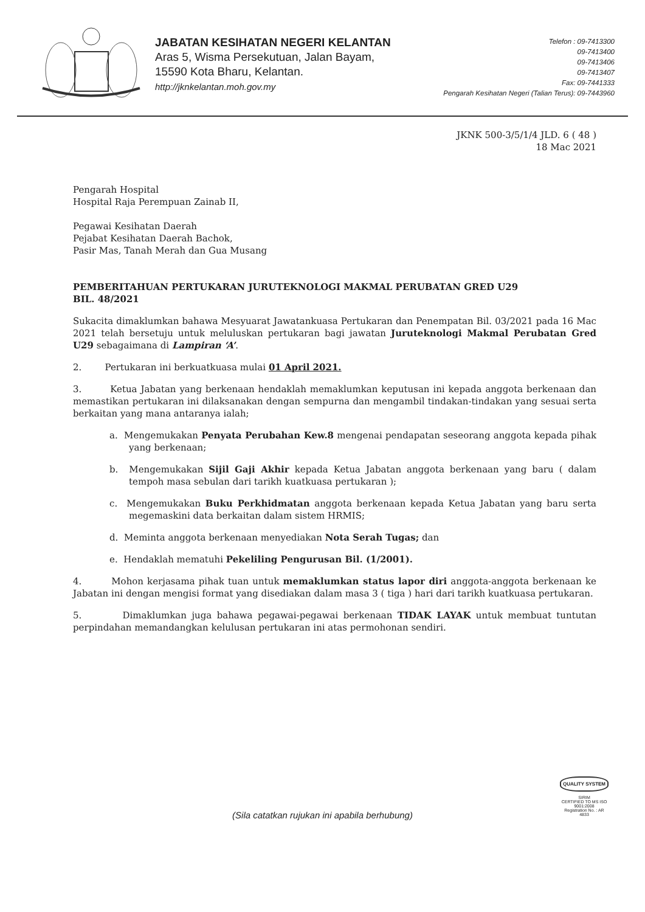JABATAN KESIHATAN NEGERI KELANTAN
Aras 5, Wisma Persekutuan, Jalan Bayam,
15590 Kota Bharu, Kelantan.
http://jknkelantan.moh.gov.my
Telefon : 09-7413300
09-7413400
09-7413406
09-7413407
Fax: 09-7441333
Pengarah Kesihatan Negeri (Talian Terus): 09-7443960
JKNK 500-3/5/1/4 JLD. 6 ( 48 )
18 Mac 2021
Pengarah Hospital
Hospital Raja Perempuan Zainab II,
Pegawai Kesihatan Daerah
Pejabat Kesihatan Daerah Bachok,
Pasir Mas, Tanah Merah dan Gua Musang
PEMBERITAHUAN PERTUKARAN JURUTEKNOLOGI MAKMAL PERUBATAN GRED U29
BIL. 48/2021
Sukacita dimaklumkan bahawa Mesyuarat Jawatankuasa Pertukaran dan Penempatan Bil. 03/2021 pada 16 Mac 2021 telah bersetuju untuk meluluskan pertukaran bagi jawatan Juruteknologi Makmal Perubatan Gred U29 sebagaimana di Lampiran ‘A’.
2. Pertukaran ini berkuatkuasa mulai 01 April 2021.
3. Ketua Jabatan yang berkenaan hendaklah memaklumkan keputusan ini kepada anggota berkenaan dan memastikan pertukaran ini dilaksanakan dengan sempurna dan mengambil tindakan-tindakan yang sesuai serta berkaitan yang mana antaranya ialah;
a. Mengemukakan Penyata Perubahan Kew.8 mengenai pendapatan seseorang anggota kepada pihak yang berkenaan;
b. Mengemukakan Sijil Gaji Akhir kepada Ketua Jabatan anggota berkenaan yang baru ( dalam tempoh masa sebulan dari tarikh kuatkuasa pertukaran );
c. Mengemukakan Buku Perkhidmatan anggota berkenaan kepada Ketua Jabatan yang baru serta megemaskini data berkaitan dalam sistem HRMIS;
d. Meminta anggota berkenaan menyediakan Nota Serah Tugas; dan
e. Hendaklah mematuhi Pekeliling Pengurusan Bil. (1/2001).
4. Mohon kerjasama pihak tuan untuk memaklumkan status lapor diri anggota-anggota berkenaan ke Jabatan ini dengan mengisi format yang disediakan dalam masa 3 ( tiga ) hari dari tarikh kuatkuasa pertukaran.
5. Dimaklumkan juga bahawa pegawai-pegawai berkenaan TIDAK LAYAK untuk membuat tuntutan perpindahan memandangkan kelulusan pertukaran ini atas permohonan sendiri.
(Sila catatkan rujukan ini apabila berhubung)
QUALITY SYSTEM
SIRIM
CERTIFIED TO MS ISO 9001:2008
Registration No. : AR 4833